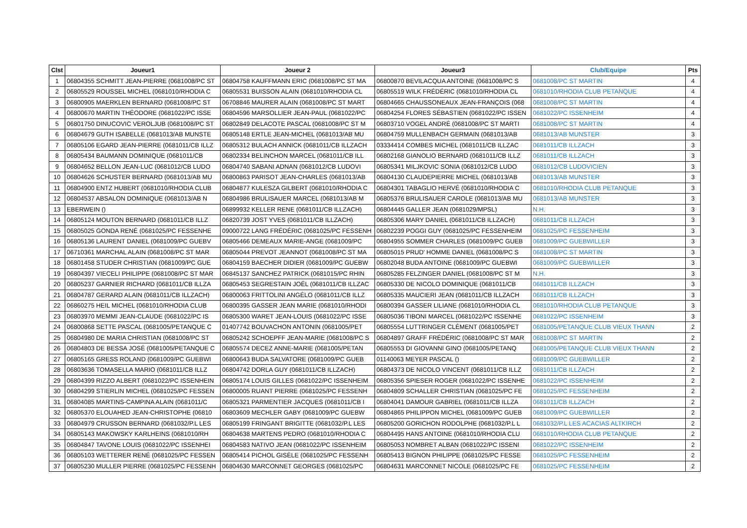| Clst | Joueur1 | Joueur 2 | Joueur3 | Club/Equipe | Pts |
| --- | --- | --- | --- | --- | --- |
| 1 | 06804355 SCHMITT JEAN-PIERRE (0681008/PC ST | 06804758 KAUFFMANN ERIC (0681008/PC ST MA | 06800870 BEVILACQUA ANTOINE (0681008/PC S | 0681008/PC ST MARTIN | 4 |
| 2 | 06805529 ROUSSEL MICHEL (0681010/RHODIA C | 06805531 BUISSON ALAIN (0681010/RHODIA CL | 06805519 WILK FRÉDÉRIC (0681010/RHODIA CL | 0681010/RHODIA CLUB PETANQUE | 4 |
| 3 | 06800905 MAERKLEN BERNARD (0681008/PC ST | 06708846 MAURER ALAIN (0681008/PC ST MART | 06804665 CHAUSSONEAUX JEAN-FRANÇOIS (068 | 0681008/PC ST MARTIN | 4 |
| 4 | 06800670 MARTIN THÉODORE (0681022/PC ISSE | 06804596 MARSOLLIER JEAN-PAUL (0681022/PC | 06804254 FLORES SÉBASTIEN (0681022/PC ISSEN | 0681022/PC ISSENHEIM | 4 |
| 5 | 06801750 DINUCOVIC VEROLJUB (0681008/PC ST | 06802849 DELACOTE PASCAL (0681008/PC ST M | 06803710 VOGEL ANDRÉ (0681008/PC ST MARTI | 0681008/PC ST MARTIN | 4 |
| 6 | 06804679 GUTH ISABELLE (0681013/AB MUNSTE | 06805148 ERTLE JEAN-MICHEL (0681013/AB MU | 06804759 MULLENBACH GERMAIN (0681013/AB | 0681013/AB MUNSTER | 3 |
| 7 | 06805106 EGARD JEAN-PIERRE (0681011/CB ILLZ | 06805312 BULACH ANNICK (0681011/CB ILLZACH | 03334414 COMBES MICHEL (0681011/CB ILLZAC | 0681011/CB ILLZACH | 3 |
| 8 | 06805434 BAUMANN DOMINIQUE (0681011/CB | 06802334 BELINCHON MARCEL (0681011/CB ILL | 06802168 GIANOLIO BERNARD (0681011/CB ILLZ | 0681011/CB ILLZACH | 3 |
| 9 | 06804652 BELLON JEAN-LUC (0681012/CB LUDO | 06804740 SABANI ADNAN (0681012/CB LUDOVI | 06805341 MILJKOVIC SONIA (0681012/CB LUDO | 0681012/CB LUDOVICIEN | 3 |
| 10 | 06804626 SCHUSTER BERNARD (0681013/AB MU | 06800863 PARISOT JEAN-CHARLES (0681013/AB | 06804130 CLAUDEPIERRE MICHEL (0681013/AB | 0681013/AB MUNSTER | 3 |
| 11 | 06804900 ENTZ HUBERT (0681010/RHODIA CLUB | 06804877 KULESZA GILBERT (0681010/RHODIA C | 06804301 TABAGLIO HERVÉ (0681010/RHODIA C | 0681010/RHODIA CLUB PETANQUE | 3 |
| 12 | 06804537 ABSALON DOMINIQUE (0681013/AB N | 06804986 BRULISAUER MARCEL (0681013/AB M | 06805376 BRULISAUER CAROLE (0681013/AB MU | 0681013/AB MUNSTER | 3 |
| 13 | EBERWEIN () | 06899932 KELLER RENE (0681011/CB ILLZACH) | 06804445 GALLER JEAN (0681029/MPSL) | N.H. | 3 |
| 14 | 06805124 MOUTON BERNARD (0681011/CB ILLZ | 06820739 JOST YVES (0681011/CB ILLZACH) | 06805306 MARY DANIEL (0681011/CB ILLZACH) | 0681011/CB ILLZACH | 3 |
| 15 | 06805025 GONDA RENÉ (0681025/PC FESSENHE | 09000722 LANG FRÉDÉRIC (0681025/PC FESSENH | 06802239 POGGI GUY (0681025/PC FESSENHEIM | 0681025/PC FESSENHEIM | 3 |
| 16 | 06805136 LAURENT DANIEL (0681009/PC GUEBV | 06805466 DEMEAUX MARIE-ANGE (0681009/PC | 06804955 SOMMER CHARLES (0681009/PC GUEB | 0681009/PC GUEBWILLER | 3 |
| 17 | 06710361 MARCHAL ALAIN (0681008/PC ST MAR | 06805044 PREVOT JEANNOT (0681008/PC ST MA | 06805015 PRUD' HOMME DANIEL (0681008/PC S | 0681008/PC ST MARTIN | 3 |
| 18 | 06801458 STUDER CHRISTIAN (0681009/PC GUE | 06804159 BAECHER DIDIER (0681009/PC GUEBW | 06802048 BUDA ANTOINE (0681009/PC GUEBWI | 0681009/PC GUEBWILLER | 3 |
| 19 | 06804397 VIECELI PHILIPPE (0681008/PC ST MAR | 06845137 SANCHEZ PATRICK (0681015/PC RHIN | 06805285 FELZINGER DANIEL (0681008/PC ST M | N.H. | 3 |
| 20 | 06805237 GARNIER RICHARD (0681011/CB ILLZA | 06805453 SEGRESTAIN JOËL (0681011/CB ILLZAC | 06805330 DE NICOLO DOMINIQUE (0681011/CB | 0681011/CB ILLZACH | 3 |
| 21 | 06804787 GERARD ALAIN (0681011/CB ILLZACH) | 06800063 FRITTOLINI ANGÉLO (0681011/CB ILLZ | 06805335 MAUCIERI JEAN (0681011/CB ILLZACH | 0681011/CB ILLZACH | 3 |
| 22 | 06860275 HEIL MICHEL (0681010/RHODIA CLUB | 06800395 GASSER JEAN MARIE (0681010/RHODI | 06800394 GASSER LILIANE (0681010/RHODIA CL | 0681010/RHODIA CLUB PETANQUE | 3 |
| 23 | 06803970 MEMMI JEAN-CLAUDE (0681022/PC IS | 06805300 WARET JEAN-LOUIS (0681022/PC ISSE | 06805036 TIBONI MARCEL (0681022/PC ISSENHE | 0681022/PC ISSENHEIM | 3 |
| 24 | 06800868 SETTE PASCAL (0681005/PETANQUE C | 01407742 BOUVACHON ANTONIN (0681005/PET | 06805554 LUTTRINGER CLÉMENT (0681005/PET | 0681005/PETANQUE CLUB VIEUX THANN | 2 |
| 25 | 06804980 DE MARIA CHRISTIAN (0681008/PC ST | 06805242 SCHOEPFF JEAN-MARIE (0681008/PC S | 06804897 GRAFF FRÉDÉRIC (0681008/PC ST MAR | 0681008/PC ST MARTIN | 2 |
| 26 | 06804803 DE BESSA JOSÉ (0681005/PETANQUE C | 06805574 DECEZ ANNE-MARIE (0681005/PETAN | 06805553 DI GIOVANNI GINO (0681005/PETANQ | 0681005/PETANQUE CLUB VIEUX THANN | 2 |
| 27 | 06805165 GRESS ROLAND (0681009/PC GUEBWI | 06800643 BUDA SALVATORE (0681009/PC GUEB | 01140063 MEYER PASCAL () | 0681009/PC GUEBWILLER | 2 |
| 28 | 06803636 TOMASELLA MARIO (0681011/CB ILLZ | 06804742 DORLA GUY (0681011/CB ILLZACH) | 06804373 DE NICOLO VINCENT (0681011/CB ILLZ | 0681011/CB ILLZACH | 2 |
| 29 | 06804399 RIZZO ALBERT (0681022/PC ISSENHEIN | 06805174 LOUIS GILLES (0681022/PC ISSENHEIM | 06805356 SPIESER ROGER (0681022/PC ISSENHE | 0681022/PC ISSENHEIM | 2 |
| 30 | 06804299 STIERLIN MICHEL (0681025/PC FESSEN | 06800005 RUANT PIERRE (0681025/PC FESSENH | 06804809 SCHALLER CHRISTIAN (0681025/PC FE | 0681025/PC FESSENHEIM | 2 |
| 31 | 06804085 MARTINS-CAMPINA ALAIN (0681011/C | 06805321 PARMENTIER JACQUES (0681011/CB I | 06804041 DAMOUR GABRIEL (0681011/CB ILLZA | 0681011/CB ILLZACH | 2 |
| 32 | 06805370 ELOUAHED JEAN-CHRISTOPHE (06810 | 06803609 MECHLER GABY (0681009/PC GUEBW | 06804865 PHILIPPON MICHEL (0681009/PC GUEB | 0681009/PC GUEBWILLER | 2 |
| 33 | 06804979 CRUSSON BERNARD (0681032/P.L LES | 06805199 FRINGANT BRIGITTE (0681032/P.L LES | 06805200 GORICHON RODOLPHE (0681032/P.L L | 0681032/P.L LES ACACIAS ALTKIRCH | 2 |
| 34 | 06805143 MAKOWSKY KARLHEINS (0681010/RH | 06804638 MARTENS PEDRO (0681010/RHODIA C | 06804495 HANS ANTOINE (0681010/RHODIA CLU | 0681010/RHODIA CLUB PETANQUE | 2 |
| 35 | 06804847 TAVONE LOUIS (0681022/PC ISSENHEI | 06804583 NATIVO JEAN (0681022/PC ISSENHEIM | 06805053 NOMBRET ALBAN (0681022/PC ISSENI | 0681022/PC ISSENHEIM | 2 |
| 36 | 06805103 WETTERER RENÉ (0681025/PC FESSEN | 06805414 PICHOL GISÈLE (0681025/PC FESSENH | 06805413 BIGNON PHILIPPE (0681025/PC FESSE | 0681025/PC FESSENHEIM | 2 |
| 37 | 06805230 MULLER PIERRE (0681025/PC FESSENH | 06804630 MARCONNET GEORGES (0681025/PC | 06804631 MARCONNET NICOLE (0681025/PC FE | 0681025/PC FESSENHEIM | 2 |